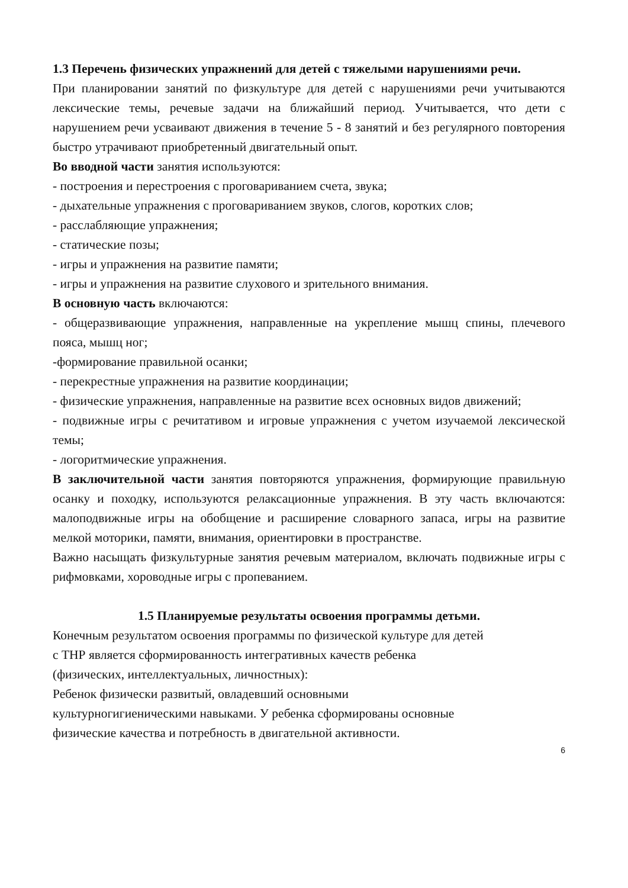1.3 Перечень физических упражнений для детей с тяжелыми нарушениями речи.
При планировании занятий по физкультуре для детей с нарушениями речи учитываются лексические темы, речевые задачи на ближайший период. Учитывается, что дети с нарушением речи усваивают движения в течение 5 - 8 занятий и без регулярного повторения быстро утрачивают приобретенный двигательный опыт.
Во вводной части занятия используются:
- построения и перестроения с проговариванием счета, звука;
- дыхательные упражнения с проговариванием звуков, слогов, коротких слов;
- расслабляющие упражнения;
- статические позы;
- игры и упражнения на развитие памяти;
- игры и упражнения на развитие слухового и зрительного внимания.
В основную часть включаются:
- общеразвивающие упражнения, направленные на укрепление мышц спины, плечевого пояса, мышц ног;
-формирование правильной осанки;
- перекрестные упражнения на развитие координации;
- физические упражнения, направленные на развитие всех основных видов движений;
- подвижные игры с речитативом и игровые упражнения с учетом изучаемой лексической темы;
- логоритмические упражнения.
В заключительной части занятия повторяются упражнения, формирующие правильную осанку и походку, используются релаксационные упражнения. В эту часть включаются: малоподвижные игры на обобщение и расширение словарного запаса, игры на развитие мелкой моторики, памяти, внимания, ориентировки в пространстве.
Важно насыщать физкультурные занятия речевым материалом, включать подвижные игры с рифмовками, хороводные игры с пропеванием.
1.5 Планируемые результаты освоения программы детьми.
Конечным результатом освоения программы по физической культуре для детей
с ТНР является сформированность интегративных качеств ребенка
(физических, интеллектуальных, личностных):
Ребенок физически развитый, овладевший основными
культурногигиеническими навыками. У ребенка сформированы основные
физические качества и потребность в двигательной активности.
6